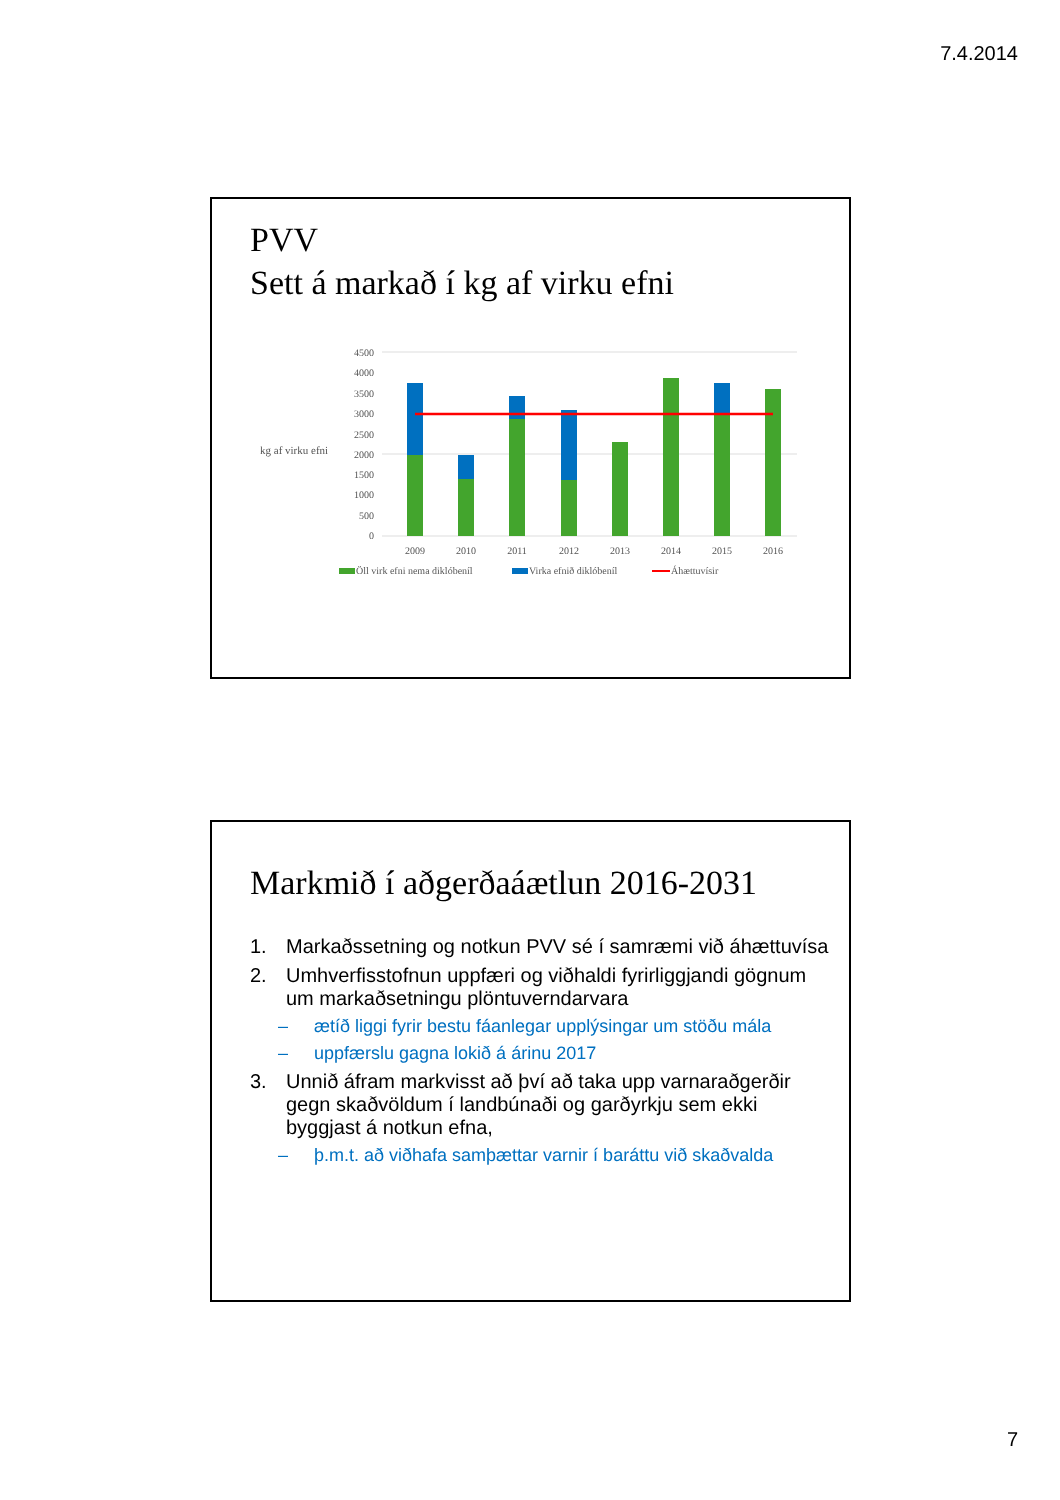7.4.2014
PVV
Sett á markað í kg af virku efni
kg af virku efni
4500
4000
3500
3000
2500
2000
1500
1000
500
0
2009
2010
2011
2012
2013
2014
2015
2016
Öll virk efni nema diklóbeníl
Virka efnið diklóbeníl
Áhættuvísir
Markmið í aðgerðaáætlun 2016-2031
1. Markaðssetning og notkun PVV sé í samræmi við áhættuvísa
2. Umhverfisstofnun uppfæri og viðhaldi fyrirliggjandi gögnum um markaðsetningu plöntuverndarvara
– ætíð liggi fyrir bestu fáanlegar upplýsingar um stöðu mála
– uppfærslu gagna lokið á árinu 2017
3. Unnið áfram markvisst að því að taka upp varnaraðgerðir gegn skaðvöldum í landbúnaði og garðyrkju sem ekki byggjast á notkun efna,
– þ.m.t. að viðhafa samþættar varnir í baráttu við skaðvalda
7